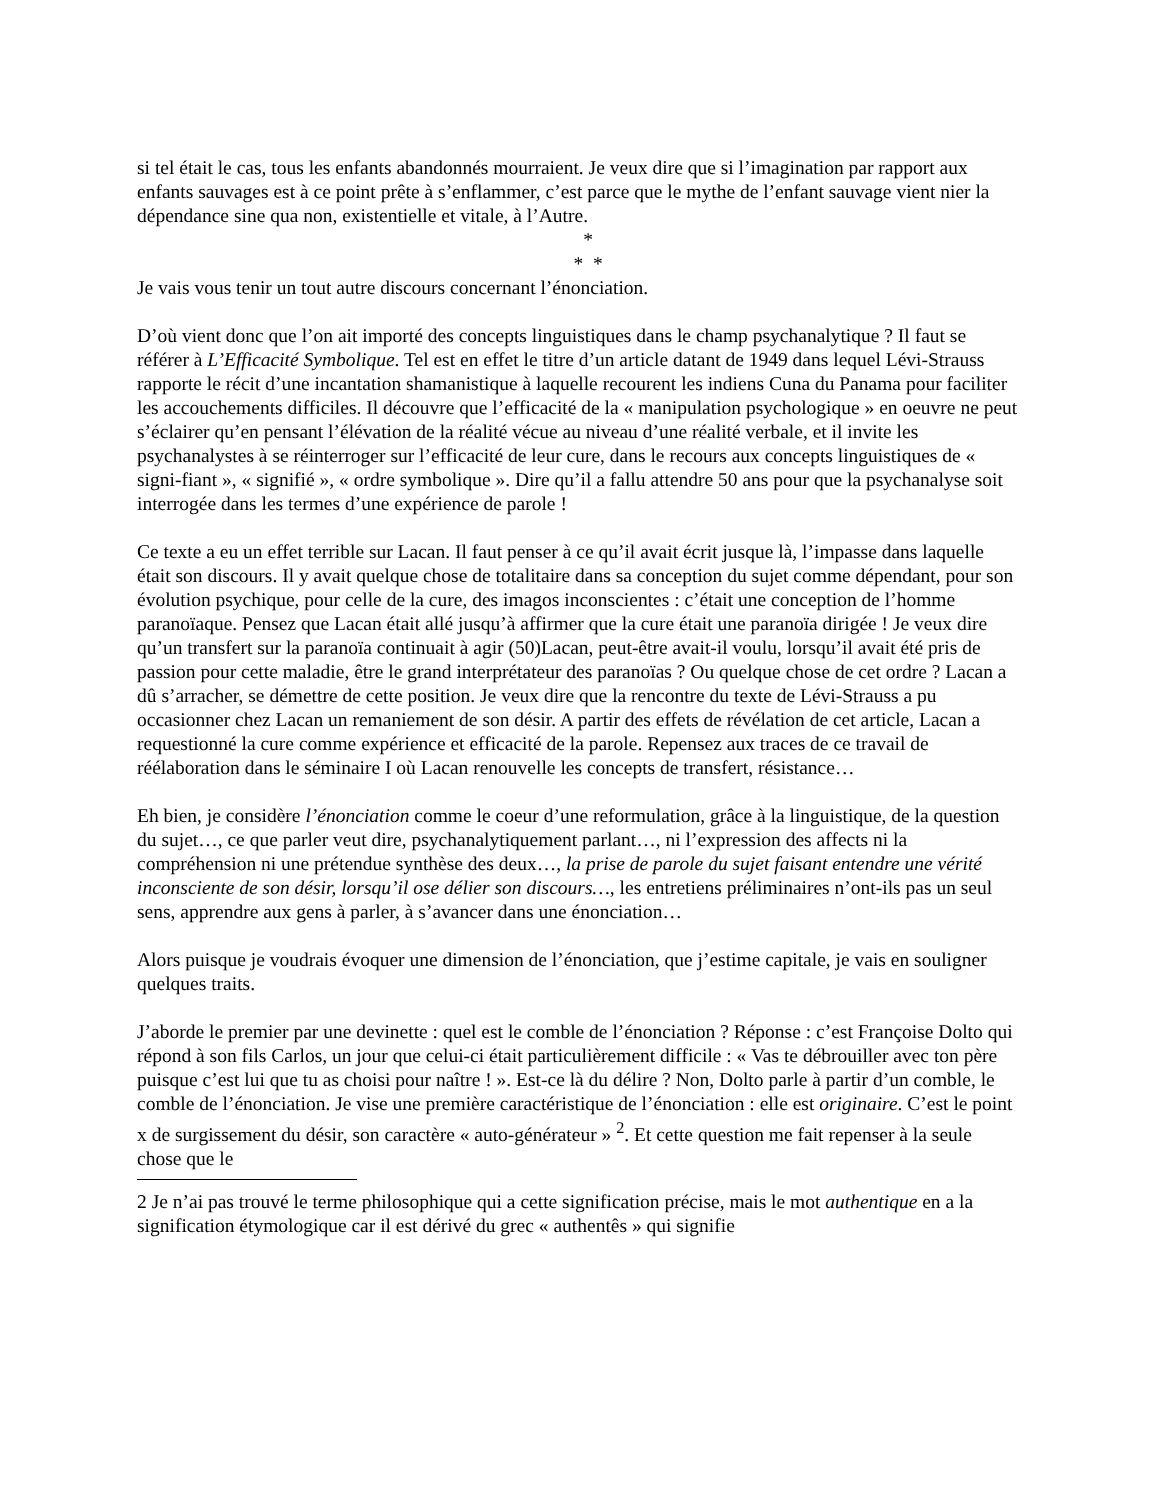si tel était le cas, tous les enfants abandonnés mourraient. Je veux dire que si l’imagination par rapport aux enfants sauvages est à ce point prête à s’enflammer, c’est parce que le mythe de l’enfant sauvage vient nier la dépendance sine qua non, existentielle et vitale, à l’Autre.
*
* *
Je vais vous tenir un tout autre discours concernant l’énonciation.
D’où vient donc que l’on ait importé des concepts linguistiques dans le champ psychanalytique ? Il faut se référer à L’Efficacité Symbolique. Tel est en effet le titre d’un article datant de 1949 dans lequel Lévi-Strauss rapporte le récit d’une incantation shamanistique à laquelle recourent les indiens Cuna du Panama pour faciliter les accouchements difficiles. Il découvre que l’efficacité de la « manipulation psychologique » en oeuvre ne peut s’éclairer qu’en pensant l’élévation de la réalité vécue au niveau d’une réalité verbale, et il invite les psychanalystes à se réinterroger sur l’efficacité de leur cure, dans le recours aux concepts linguistiques de « signi-fiant », « signifié », « ordre symbolique ». Dire qu’il a fallu attendre 50 ans pour que la psychanalyse soit interrogée dans les termes d’une expérience de parole !
Ce texte a eu un effet terrible sur Lacan. Il faut penser à ce qu’il avait écrit jusque là, l’impasse dans laquelle était son discours. Il y avait quelque chose de totalitaire dans sa conception du sujet comme dépendant, pour son évolution psychique, pour celle de la cure, des imagos inconscientes : c’était une conception de l’homme paranoïaque. Pensez que Lacan était allé jusqu’à affirmer que la cure était une paranoïa dirigée ! Je veux dire qu’un transfert sur la paranoïa continuait à agir (50)Lacan, peut-être avait-il voulu, lorsqu’il avait été pris de passion pour cette maladie, être le grand interprétateur des paranoïas ? Ou quelque chose de cet ordre ? Lacan a dû s’arracher, se démettre de cette position. Je veux dire que la rencontre du texte de Lévi-Strauss a pu occasionner chez Lacan un remaniement de son désir. A partir des effets de révélation de cet article, Lacan a requestionné la cure comme expérience et efficacité de la parole. Repensez aux traces de ce travail de réélaboration dans le séminaire I où Lacan renouvelle les concepts de transfert, résistance…
Eh bien, je considère l’énonciation comme le coeur d’une reformulation, grâce à la linguistique, de la question du sujet…, ce que parler veut dire, psychanalytiquement parlant…, ni l’expression des affects ni la compréhension ni une prétendue synthèse des deux…, la prise de parole du sujet faisant entendre une vérité inconsciente de son désir, lorsqu’il ose délier son discours…, les entretiens préliminaires n’ont-ils pas un seul sens, apprendre aux gens à parler, à s’avancer dans une énonciation…
Alors puisque je voudrais évoquer une dimension de l’énonciation, que j’estime capitale, je vais en souligner quelques traits.
J’aborde le premier par une devinette : quel est le comble de l’énonciation ? Réponse : c’est Françoise Dolto qui répond à son fils Carlos, un jour que celui-ci était particulièrement difficile : « Vas te débrouiller avec ton père puisque c’est lui que tu as choisi pour naître ! ». Est-ce là du délire ? Non, Dolto parle à partir d’un comble, le comble de l’énonciation. Je vise une première caractéristique de l’énonciation : elle est originaire. C’est le point x de surgissement du désir, son caractère « auto-générateur » <sup>2</sup>. Et cette question me fait repenser à la seule chose que le
2 Je n’ai pas trouvé le terme philosophique qui a cette signification précise, mais le mot authentique en a la signification étymologique car il est dérivé du grec « authentês » qui signifie